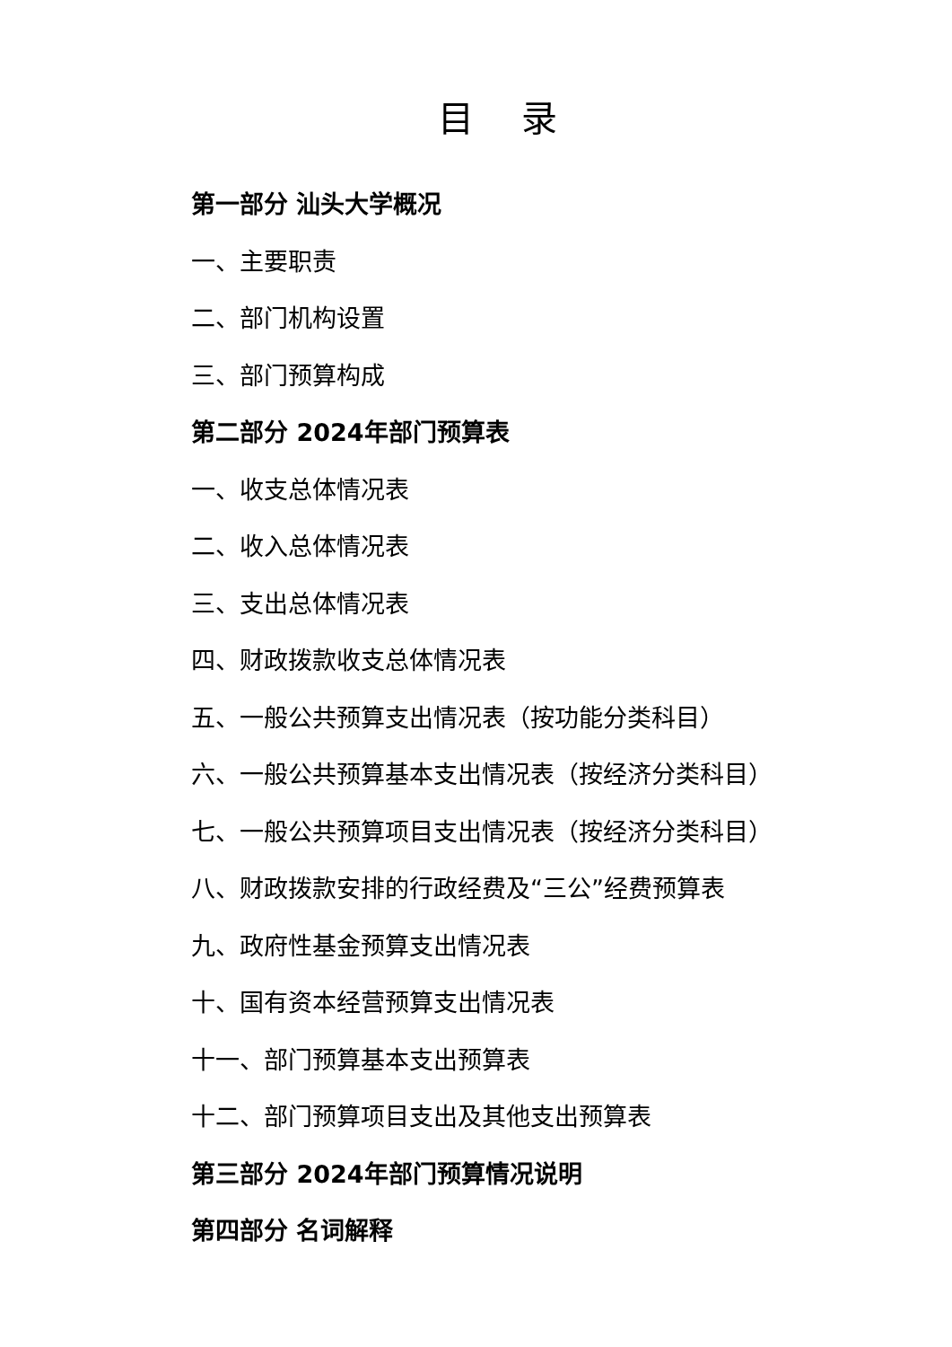目 录
第一部分 汕头大学概况
一、主要职责
二、部门机构设置
三、部门预算构成
第二部分 2024年部门预算表
一、收支总体情况表
二、收入总体情况表
三、支出总体情况表
四、财政拨款收支总体情况表
五、一般公共预算支出情况表（按功能分类科目）
六、一般公共预算基本支出情况表（按经济分类科目）
七、一般公共预算项目支出情况表（按经济分类科目）
八、财政拨款安排的行政经费及“三公”经费预算表
九、政府性基金预算支出情况表
十、国有资本经营预算支出情况表
十一、部门预算基本支出预算表
十二、部门预算项目支出及其他支出预算表
第三部分 2024年部门预算情况说明
第四部分 名词解释